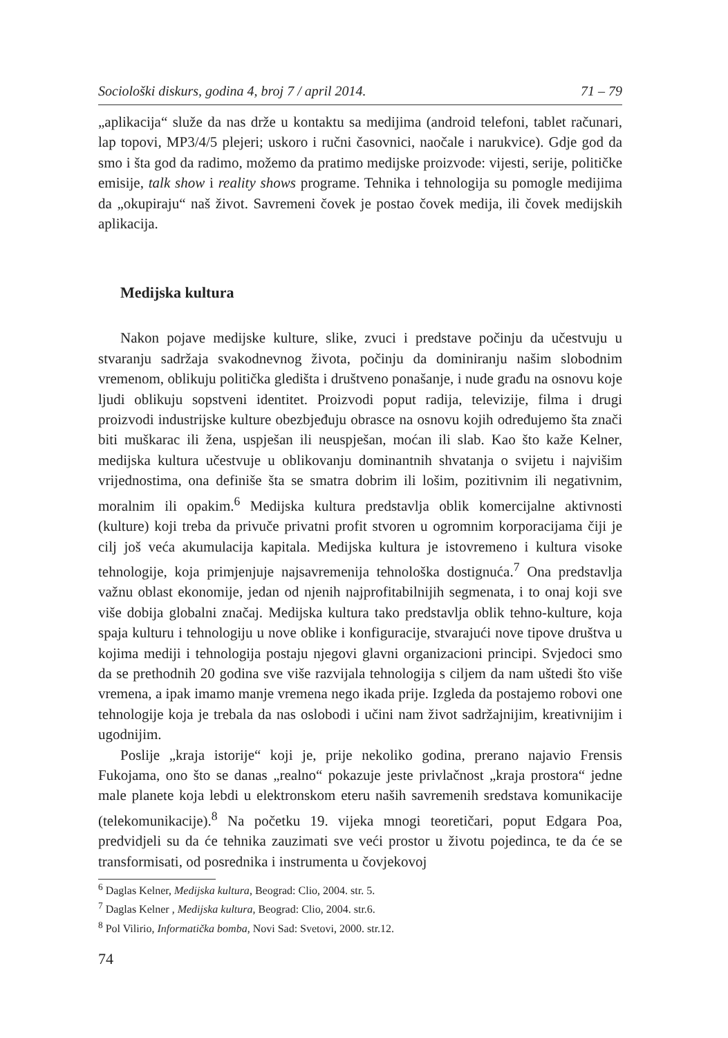Sociološki diskurs, godina 4, broj 7 / april 2014. 71 – 79
„aplikacija“ služe da nas drže u kontaktu sa medijima (android telefoni, tablet računari, lap topovi, MP3/4/5 plejeri; uskoro i ručni časovnici, naočale i narukvice). Gdje god da smo i šta god da radimo, možemo da pratimo medijske proizvode: vijesti, serije, političke emisije, talk show i reality shows programe. Tehnika i tehnologija su pomogle medijima da „okupiraju“ naš život. Savremeni čovek je postao čovek medija, ili čovek medijskih aplikacija.
Medijska kultura
Nakon pojave medijske kulture, slike, zvuci i predstave počinju da učestvuju u stvaranju sadržaja svakodnevnog života, počinju da dominiranju našim slobodnim vremenom, oblikuju politička gledišta i društveno ponašanje, i nude građu na osnovu koje ljudi oblikuju sopstveni identitet. Proizvodi poput radija, televizije, filma i drugi proizvodi industrijske kulture obezbjeđuju obrasce na osnovu kojih određujemo šta znači biti muškarac ili žena, uspješan ili neuspješan, moćan ili slab. Kao što kaže Kelner, medijska kultura učestvuje u oblikovanju dominantnih shvatanja o svijetu i najvišim vrijednostima, ona definiše šta se smatra dobrim ili lošim, pozitivnim ili negativnim, moralnim ili opakim.<sup>6</sup> Medijska kultura predstavlja oblik komercijalne aktivnosti (kulture) koji treba da privuče privatni profit stvoren u ogromnim korporacijama čiji je cilj još veća akumulacija kapitala. Medijska kultura je istovremeno i kultura visoke tehnologije, koja primjenjuje najsavremenija tehnološka dostignuća.<sup>7</sup> Ona predstavlja važnu oblast ekonomije, jedan od njenih najprofitabilnijih segmenata, i to onaj koji sve više dobija globalni značaj. Medijska kultura tako predstavlja oblik tehno-kulture, koja spaja kulturu i tehnologiju u nove oblike i konfiguracije, stvarajući nove tipove društva u kojima mediji i tehnologija postaju njegovi glavni organizacioni principi. Svjedoci smo da se prethodnih 20 godina sve više razvijala tehnologija s ciljem da nam uštedi što više vremena, a ipak imamo manje vremena nego ikada prije. Izgleda da postajemo robovi one tehnologije koja je trebala da nas oslobodi i učini nam život sadržajnijim, kreativnijim i ugodnijim.
Poslije „kraja istorije“ koji je, prije nekoliko godina, prerano najavio Frensis Fukojama, ono što se danas „realno“ pokazuje jeste privlačnost „kraja prostora“ jedne male planete koja lebdi u elektronskom eteru naših savremenih sredstava komunikacije (telekomunikacije).<sup>8</sup> Na početku 19. vijeka mnogi teoretičari, poput Edgara Poa, predvidjeli su da će tehnika zauzimati sve veći prostor u životu pojedinca, te da će se transformisati, od posrednika i instrumenta u čovjekovoj
<sup>6</sup> Daglas Kelner, Medijska kultura, Beograd: Clio, 2004. str. 5.
<sup>7</sup> Daglas Kelner , Medijska kultura, Beograd: Clio, 2004. str.6.
<sup>8</sup> Pol Vilirio, Informatička bomba, Novi Sad: Svetovi, 2000. str.12.
74